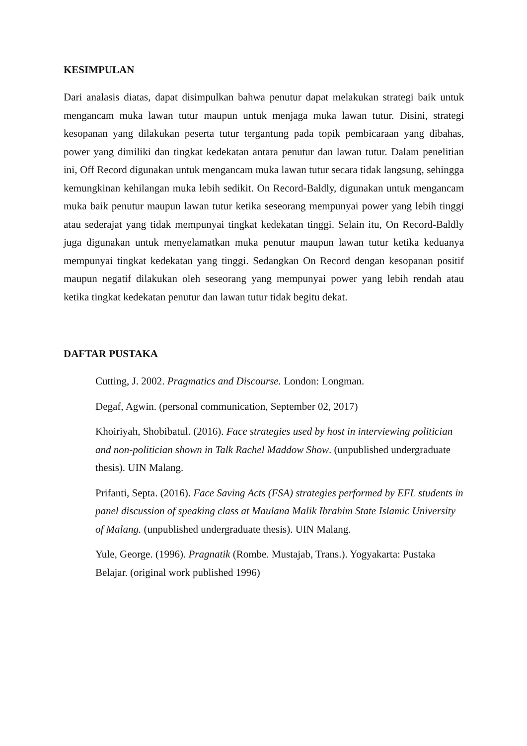KESIMPULAN
Dari analasis diatas, dapat disimpulkan bahwa penutur dapat melakukan strategi baik untuk mengancam muka lawan tutur maupun untuk menjaga muka lawan tutur. Disini, strategi kesopanan yang dilakukan peserta tutur tergantung pada topik pembicaraan yang dibahas, power yang dimiliki dan tingkat kedekatan antara penutur dan lawan tutur. Dalam penelitian ini, Off Record digunakan untuk mengancam muka lawan tutur secara tidak langsung, sehingga kemungkinan kehilangan muka lebih sedikit. On Record-Baldly, digunakan untuk mengancam muka baik penutur maupun lawan tutur ketika seseorang mempunyai power yang lebih tinggi atau sederajat yang tidak mempunyai tingkat kedekatan tinggi. Selain itu, On Record-Baldly juga digunakan untuk menyelamatkan muka penutur maupun lawan tutur ketika keduanya mempunyai tingkat kedekatan yang tinggi. Sedangkan On Record dengan kesopanan positif maupun negatif dilakukan oleh seseorang yang mempunyai power yang lebih rendah atau ketika tingkat kedekatan penutur dan lawan tutur tidak begitu dekat.
DAFTAR PUSTAKA
Cutting, J. 2002. Pragmatics and Discourse. London: Longman.
Degaf, Agwin. (personal communication, September 02, 2017)
Khoiriyah, Shobibatul. (2016). Face strategies used by host in interviewing politician and non-politician shown in Talk Rachel Maddow Show. (unpublished undergraduate thesis). UIN Malang.
Prifanti, Septa. (2016). Face Saving Acts (FSA) strategies performed by EFL students in panel discussion of speaking class at Maulana Malik Ibrahim State Islamic University of Malang. (unpublished undergraduate thesis). UIN Malang.
Yule, George. (1996). Pragnatik (Rombe. Mustajab, Trans.). Yogyakarta: Pustaka Belajar. (original work published 1996)